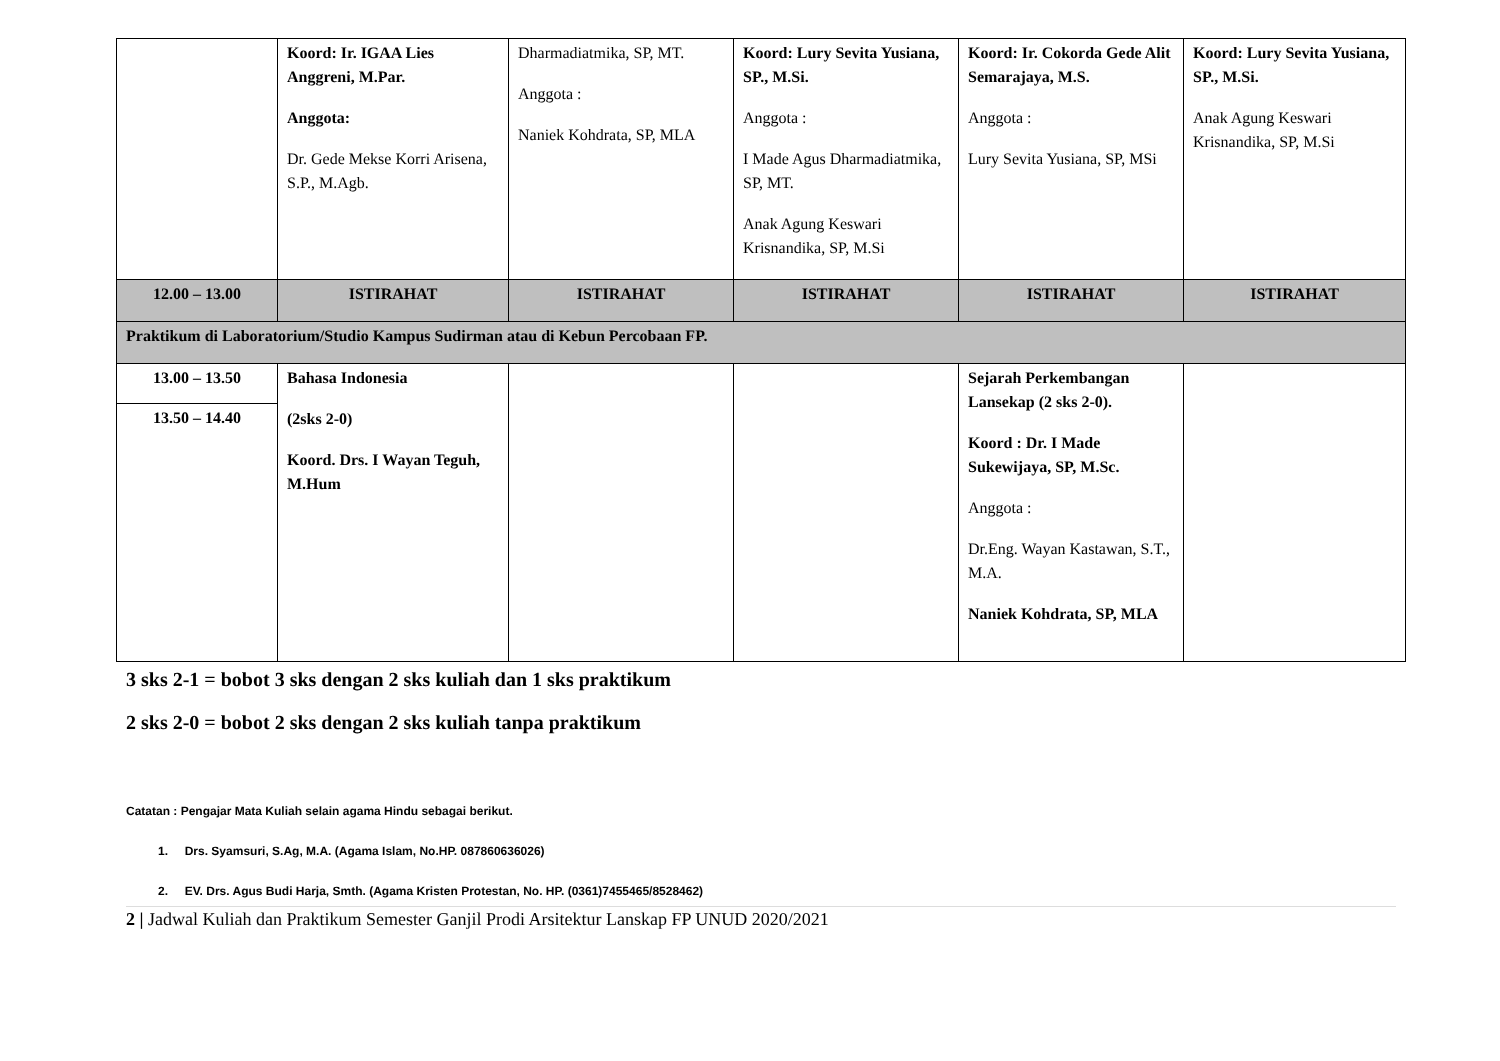| | Koord: Ir. IGAA Lies Anggreni, M.Par. Anggota: Dr. Gede Mekse Korri Arisena, S.P., M.Agb. | Dharmadiatmika, SP, MT. Anggota : Naniek Kohdrata, SP, MLA | Koord: Lury Sevita Yusiana, SP., M.Si. Anggota : I Made Agus Dharmadiatmika, SP, MT. Anak Agung Keswari Krisnandika, SP, M.Si | Koord: Ir. Cokorda Gede Alit Semarajaya, M.S. Anggota : Lury Sevita Yusiana, SP, MSi | Koord: Lury Sevita Yusiana, SP., M.Si. Anak Agung Keswari Krisnandika, SP, M.Si |
| 12.00 – 13.00 | ISTIRAHAT | ISTIRAHAT | ISTIRAHAT | ISTIRAHAT | ISTIRAHAT |
| Praktikum di Laboratorium/Studio Kampus Sudirman atau di Kebun Percobaan FP. | | | | | |
| 13.00 – 13.50 | Bahasa Indonesia (2sks 2-0) Koord. Drs. I Wayan Teguh, M.Hum | | | Sejarah Perkembangan Lansekap (2 sks 2-0). Koord : Dr. I Made Sukewijaya, SP, M.Sc. Anggota : Dr.Eng. Wayan Kastawan, S.T., M.A. Naniek Kohdrata, SP, MLA | |
| 13.50 – 14.40 | | | | | |
3 sks 2-1 = bobot 3 sks dengan 2 sks kuliah dan 1 sks praktikum
2 sks 2-0 = bobot 2 sks dengan 2 sks kuliah tanpa praktikum
Catatan : Pengajar Mata Kuliah selain agama Hindu sebagai berikut.
1. Drs. Syamsuri, S.Ag, M.A. (Agama Islam, No.HP. 087860636026)
2. EV. Drs. Agus Budi Harja, Smth. (Agama Kristen Protestan, No. HP. (0361)7455465/8528462)
2 | Jadwal Kuliah dan Praktikum Semester Ganjil Prodi Arsitektur Lanskap FP UNUD 2020/2021